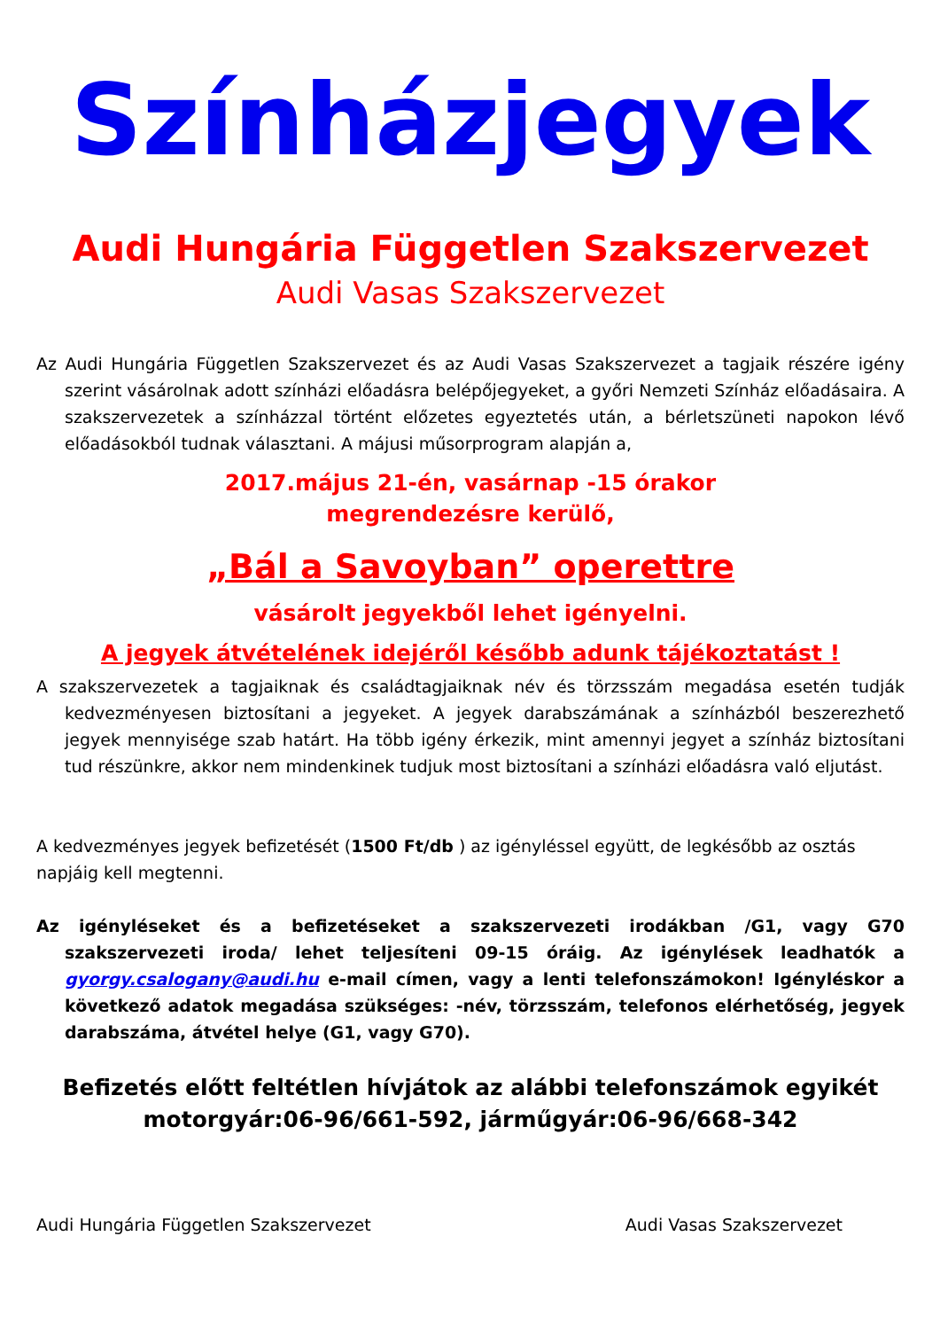Színházjegyek
Audi Hungária Független Szakszervezet
Audi Vasas Szakszervezet
Az Audi Hungária Független Szakszervezet és az Audi Vasas Szakszervezet a tagjaik részére igény szerint vásárolnak adott színházi előadásra belépőjegyeket, a győri Nemzeti Színház előadásaira. A szakszervezetek a színházzal történt előzetes egyeztetés után, a bérletszüneti napokon lévő előadásokból tudnak választani. A májusi műsorprogram alapján a,
2017.május 21-én, vasárnap -15 órakor
megrendezésre kerülő,
„Bál a Savoyban” operettre
vásárolt jegyekből lehet igényelni.
A jegyek átvételének idejéről később adunk tájékoztatást !
A szakszervezetek a tagjaiknak és családtagjaiknak név és törzsszám megadása esetén tudják kedvezményesen biztosítani a jegyeket. A jegyek darabszámának a színházból beszerezhető jegyek mennyisége szab határt. Ha több igény érkezik, mint amennyi jegyet a színház biztosítani tud részünkre, akkor nem mindenkinek tudjuk most biztosítani a színházi előadásra való eljutást.
A kedvezményes jegyek befizetését (1500 Ft/db ) az igényléssel együtt, de legkésőbb az osztás napjáig kell megtenni.
Az igényléseket és a befizetéseket a szakszervezeti irodákban /G1, vagy G70 szakszervezeti iroda/ lehet teljesíteni 09-15 óráig. Az igénylések leadhatók a gyorgy.csalogany@audi.hu e-mail címen, vagy a lenti telefonszámokon! Igényléskor a következő adatok megadása szükséges: -név, törzsszám, telefonos elérhetőség, jegyek darabszáma, átvétel helye (G1, vagy G70).
Befizetés előtt feltétlen hívjátok az alábbi telefonszámok egyikét
motorgyár:06-96/661-592, járműgyár:06-96/668-342
Audi Hungária Független Szakszervezet Audi Vasas Szakszervezet